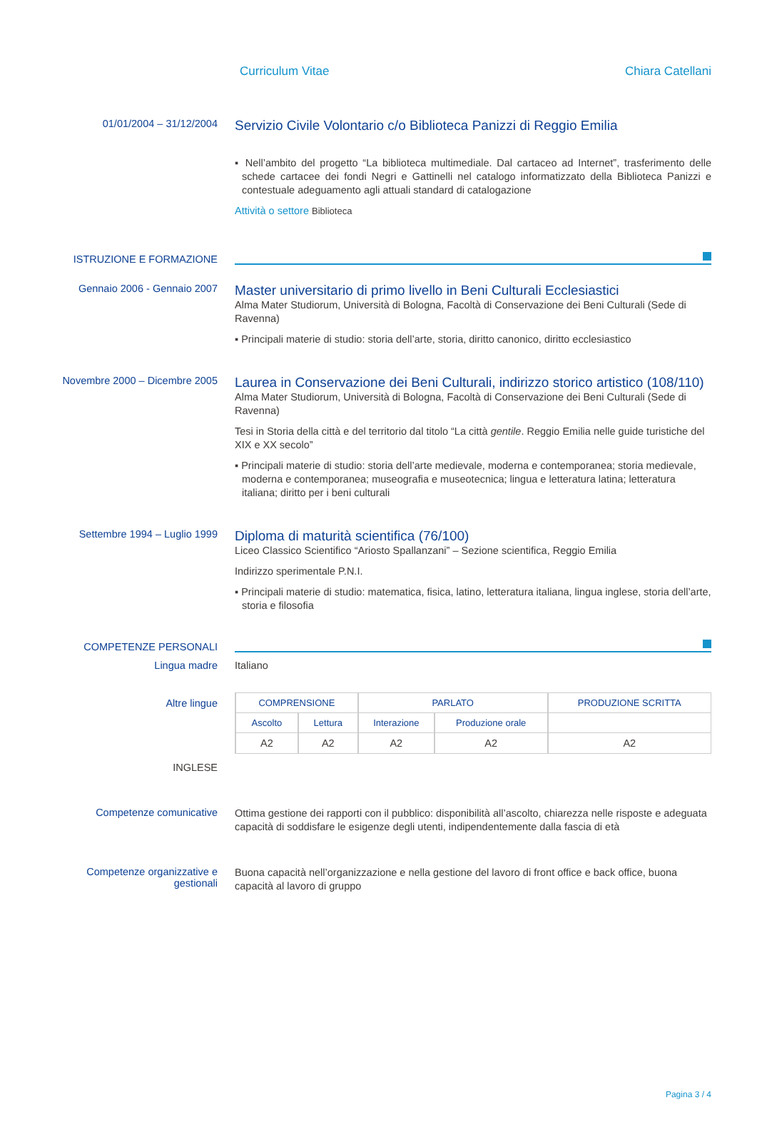Curriculum Vitae Chiara Catellani
01/01/2004 – 31/12/2004
Servizio Civile Volontario c/o Biblioteca Panizzi di Reggio Emilia
▪ Nell’ambito del progetto “La biblioteca multimediale. Dal cartaceo ad Internet”, trasferimento delle schede cartacee dei fondi Negri e Gattinelli nel catalogo informatizzato della Biblioteca Panizzi e contestuale adeguamento agli attuali standard di catalogazione
Attività o settore Biblioteca
ISTRUZIONE E FORMAZIONE
Gennaio 2006 - Gennaio 2007
Master universitario di primo livello in Beni Culturali Ecclesiastici
Alma Mater Studiorum, Università di Bologna, Facoltà di Conservazione dei Beni Culturali (Sede di Ravenna)
▪ Principali materie di studio: storia dell’arte, storia, diritto canonico, diritto ecclesiastico
Novembre 2000 – Dicembre 2005
Laurea in Conservazione dei Beni Culturali, indirizzo storico artistico (108/110)
Alma Mater Studiorum, Università di Bologna, Facoltà di Conservazione dei Beni Culturali (Sede di Ravenna)
Tesi in Storia della città e del territorio dal titolo “La città gentile. Reggio Emilia nelle guide turistiche del XIX e XX secolo”
▪ Principali materie di studio: storia dell’arte medievale, moderna e contemporanea; storia medievale, moderna e contemporanea; museografia e museotecnica; lingua e letteratura latina; letteratura italiana; diritto per i beni culturali
Settembre 1994 – Luglio 1999
Diploma di maturità scientifica (76/100)
Liceo Classico Scientifico “Ariosto Spallanzani” – Sezione scientifica, Reggio Emilia
Indirizzo sperimentale P.N.I.
▪ Principali materie di studio: matematica, fisica, latino, letteratura italiana, lingua inglese, storia dell’arte, storia e filosofia
COMPETENZE PERSONALI
Lingua madre Italiano
Altre lingue
INGLESE
| COMPRENSIONE | | PARLATO | | PRODUZIONE SCRITTA |
| --- | --- | --- | --- | --- |
| Ascolto | Lettura | Interazione | Produzione orale | |
| A2 | A2 | A2 | A2 | A2 |
Competenze comunicative
Ottima gestione dei rapporti con il pubblico: disponibilità all’ascolto, chiarezza nelle risposte e adeguata capacità di soddisfare le esigenze degli utenti, indipendentemente dalla fascia di età
Competenze organizzative e gestionali
Buona capacità nell’organizzazione e nella gestione del lavoro di front office e back office, buona capacità al lavoro di gruppo
Pagina 3 / 4